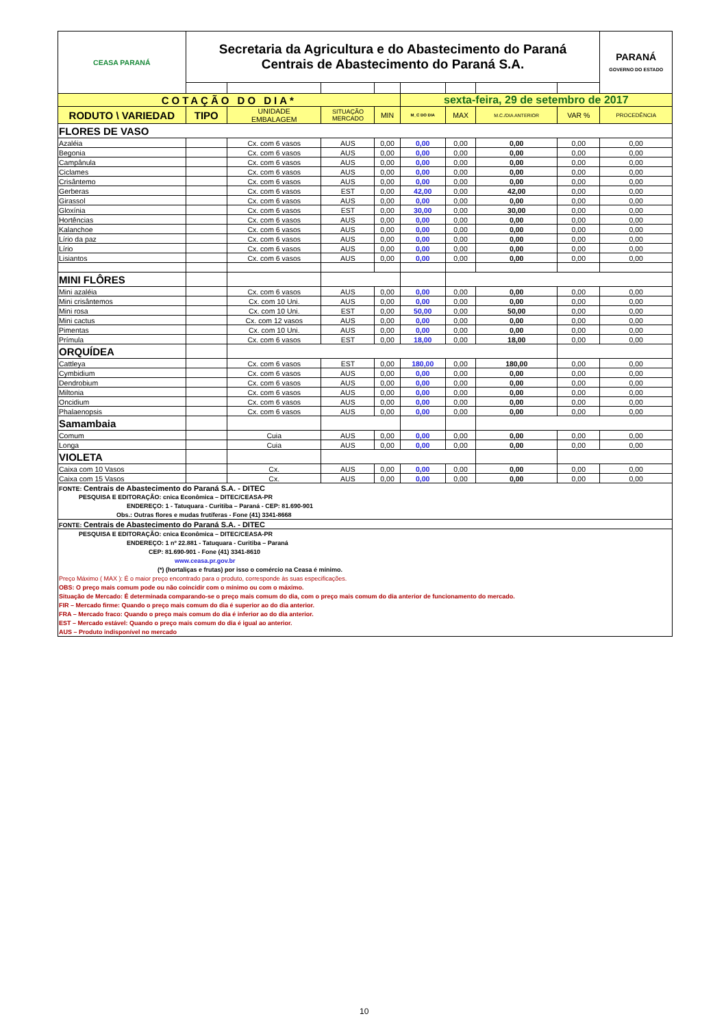| CEASA PARANÁ | Secretaria da Agricultura e do Abastecimento do Paraná Centrais de Abastecimento do Paraná S.A. | | | | | | | | PARANÁ GOVERNO DO ESTADO |
| COTAÇÃO DO DIA* | | | | | sexta-feira, 29 de setembro de 2017 | | | | |
| RODUTO \ VARIEDAD | TIPO | UNIDADE EMBALAGEM | SITUAÇÃO MERCADO | MIN | M_C DO DIA | MAX | M.C./DIA ANTERIOR | VAR % | PROCEDÊNCIA |
| FLORES DE VASO | | | | | | | | | |
| Azaléia | | Cx. com 6 vasos | AUS | 0,00 | 0,00 | 0,00 | 0,00 | 0,00 | 0,00 |
| Begonia | | Cx. com 6 vasos | AUS | 0,00 | 0,00 | 0,00 | 0,00 | 0,00 | 0,00 |
| Campânula | | Cx. com 6 vasos | AUS | 0,00 | 0,00 | 0,00 | 0,00 | 0,00 | 0,00 |
| Ciclames | | Cx. com 6 vasos | AUS | 0,00 | 0,00 | 0,00 | 0,00 | 0,00 | 0,00 |
| Crisântemo | | Cx. com 6 vasos | AUS | 0,00 | 0,00 | 0,00 | 0,00 | 0,00 | 0,00 |
| Gerberas | | Cx. com 6 vasos | EST | 0,00 | 42,00 | 0,00 | 42,00 | 0,00 | 0,00 |
| Girassol | | Cx. com 6 vasos | AUS | 0,00 | 0,00 | 0,00 | 0,00 | 0,00 | 0,00 |
| Gloxínia | | Cx. com 6 vasos | EST | 0,00 | 30,00 | 0,00 | 30,00 | 0,00 | 0,00 |
| Hortências | | Cx. com 6 vasos | AUS | 0,00 | 0,00 | 0,00 | 0,00 | 0,00 | 0,00 |
| Kalanchoe | | Cx. com 6 vasos | AUS | 0,00 | 0,00 | 0,00 | 0,00 | 0,00 | 0,00 |
| Lírio da paz | | Cx. com 6 vasos | AUS | 0,00 | 0,00 | 0,00 | 0,00 | 0,00 | 0,00 |
| Lírio | | Cx. com 6 vasos | AUS | 0,00 | 0,00 | 0,00 | 0,00 | 0,00 | 0,00 |
| Lisiantos | | Cx. com 6 vasos | AUS | 0,00 | 0,00 | 0,00 | 0,00 | 0,00 | 0,00 |
| MINI FLÔRES | | | | | | | | | |
| Mini azaléia | | Cx. com 6 vasos | AUS | 0,00 | 0,00 | 0,00 | 0,00 | 0,00 | 0,00 |
| Mini crisântemos | | Cx. com 10 Uni. | AUS | 0,00 | 0,00 | 0,00 | 0,00 | 0,00 | 0,00 |
| Mini rosa | | Cx. com 10 Uni. | EST | 0,00 | 50,00 | 0,00 | 50,00 | 0,00 | 0,00 |
| Mini cactus | | Cx. com 12 vasos | AUS | 0,00 | 0,00 | 0,00 | 0,00 | 0,00 | 0,00 |
| Pimentas | | Cx. com 10 Uni. | AUS | 0,00 | 0,00 | 0,00 | 0,00 | 0,00 | 0,00 |
| Prímula | | Cx. com 6 vasos | EST | 0,00 | 18,00 | 0,00 | 18,00 | 0,00 | 0,00 |
| ORQUÍDEA | | | | | | | | | |
| Cattleya | | Cx. com 6 vasos | EST | 0,00 | 180,00 | 0,00 | 180,00 | 0,00 | 0,00 |
| Cymbidium | | Cx. com 6 vasos | AUS | 0,00 | 0,00 | 0,00 | 0,00 | 0,00 | 0,00 |
| Dendrobium | | Cx. com 6 vasos | AUS | 0,00 | 0,00 | 0,00 | 0,00 | 0,00 | 0,00 |
| Miltonia | | Cx. com 6 vasos | AUS | 0,00 | 0,00 | 0,00 | 0,00 | 0,00 | 0,00 |
| Oncidium | | Cx. com 6 vasos | AUS | 0,00 | 0,00 | 0,00 | 0,00 | 0,00 | 0,00 |
| Phalaenopsis | | Cx. com 6 vasos | AUS | 0,00 | 0,00 | 0,00 | 0,00 | 0,00 | 0,00 |
| Samambaia | | | | | | | | | |
| Comum | | Cuia | AUS | 0,00 | 0,00 | 0,00 | 0,00 | 0,00 | 0,00 |
| Longa | | Cuia | AUS | 0,00 | 0,00 | 0,00 | 0,00 | 0,00 | 0,00 |
| VIOLETA | | | | | | | | | |
| Caixa com 10 Vasos | | Cx. | AUS | 0,00 | 0,00 | 0,00 | 0,00 | 0,00 | 0,00 |
| Caixa com 15 Vasos | | Cx. | AUS | 0,00 | 0,00 | 0,00 | 0,00 | 0,00 | 0,00 |
| FONTE: Centrais de Abastecimento do Paraná S.A. - DITEC | | | | | | | | | |
| PESQUISA E EDITORAÇÃO: cnica Econômica – DITEC/CEASA-PR | | | | | | | | | |
| ENDEREÇO: 1 - Tatuquara - Curitiba – Paraná - CEP: 81.690-901 | | | | | | | | | |
| Obs.: Outras flores e mudas frutíferas - Fone (41) 3341-8668 | | | | | | | | | |
| FONTE: Centrais de Abastecimento do Paraná S.A. - DITEC | | | | | | | | | |
| PESQUISA E EDITORAÇÃO: cnica Econômica – DITEC/CEASA-PR | | | | | | | | | |
| ENDEREÇO: 1 nº 22.881 - Tatuquara - Curitiba – Paraná | | | | | | | | | |
| CEP: 81.690-901 - Fone (41) 3341-8610 | | | | | | | | | |
| www.ceasa.pr.gov.br | | | | | | | | | |
| (*) (hortaliças e frutas) por isso o comércio na Ceasa é mínimo. | | | | | | | | | |
| Preço Máximo ( MAX ): É o maior preço encontrado para o produto, corresponde às suas especificações. | | | | | | | | | |
| OBS: O preço mais comum pode ou não coincidir com o mínimo ou com o máximo. | | | | | | | | | |
| Situação de Mercado: É determinada comparando-se o preço mais comum do dia, com o preço mais comum do dia anterior de funcionamento do mercado. | | | | | | | | | |
| FIR – Mercado firme: Quando o preço mais comum do dia é superior ao do dia anterior. | | | | | | | | | |
| FRA – Mercado fraco: Quando o preço mais comum do dia é inferior ao do dia anterior. | | | | | | | | | |
| EST – Mercado estável: Quando o preço mais comum do dia é igual ao anterior. | | | | | | | | | |
| AUS – Produto indisponível no mercado | | | | | | | | | |
10